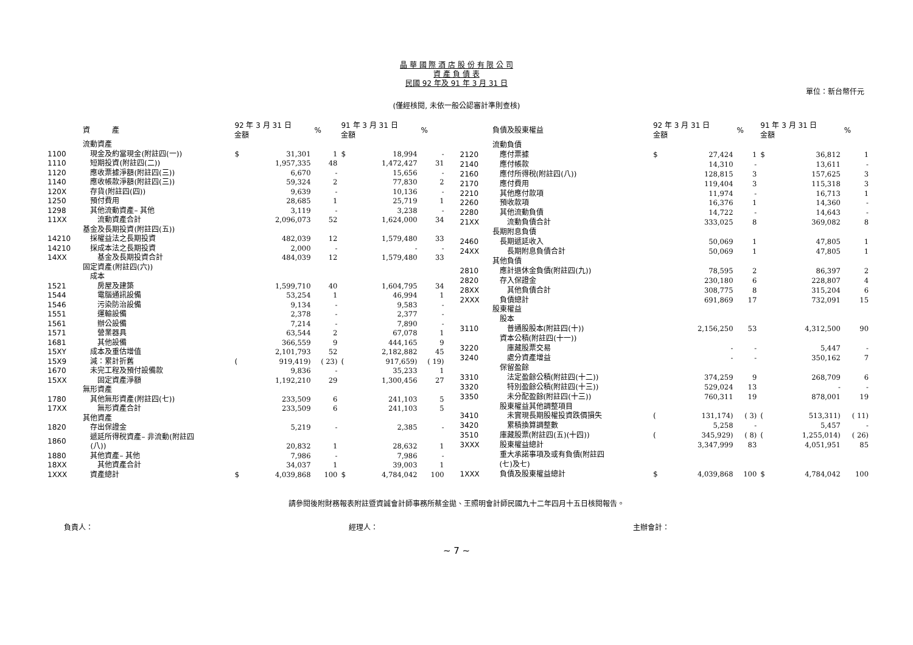晶 華 國 際 酒 店 股 份 有 限 公 司
資 產 負 債 表
民國 92 年及 91 年 3 月 31 日
單位：新台幣仟元
(僅經核閱, 未依一般公認審計準則查核)
| | 資 產 | 92 年 3 月 31 日 金額 | | % | 91 年 3 月 31 日 金額 | | % |
| --- | --- | --- | --- | --- | --- | --- | --- |
| | 流動資產 | | | | | | |
| 1100 | 現金及約當現金(附註四(一)) | $ | 31,301 | 1 | $ | 18,994 | - |
| 1110 | 短期投資(附註四(二)) | | 1,957,335 | 48 | | 1,472,427 | 31 |
| 1120 | 應收票據淨額(附註四(三)) | | 6,670 | - | | 15,656 | - |
| 1140 | 應收帳款淨額(附註四(三)) | | 59,324 | 2 | | 77,830 | 2 |
| 120X | 存貨(附註四(四)) | | 9,639 | - | | 10,136 | - |
| 1250 | 預付費用 | | 28,685 | 1 | | 25,719 | 1 |
| 1298 | 其他流動資產– 其他 | | 3,119 | - | | 3,238 | - |
| 11XX | 流動資產合計 | | 2,096,073 | 52 | | 1,624,000 | 34 |
| | 基金及長期投資(附註四(五)) | | | | | | |
| 14210 | 採權益法之長期投資 | | 482,039 | 12 | | 1,579,480 | 33 |
| 14210 | 採成本法之長期投資 | | 2,000 | - | | - | - |
| 14XX | 基金及長期投資合計 | | 484,039 | 12 | | 1,579,480 | 33 |
| | 固定資產(附註四(六)) | | | | | | |
| | 成本 | | | | | | |
| 1521 | 房屋及建築 | | 1,599,710 | 40 | | 1,604,795 | 34 |
| 1544 | 電腦通訊設備 | | 53,254 | 1 | | 46,994 | 1 |
| 1546 | 污染防治設備 | | 9,134 | - | | 9,583 | - |
| 1551 | 運輸設備 | | 2,378 | - | | 2,377 | - |
| 1561 | 辦公設備 | | 7,214 | - | | 7,890 | - |
| 1571 | 營業器具 | | 63,544 | 2 | | 67,078 | 1 |
| 1681 | 其他設備 | | 366,559 | 9 | | 444,165 | 9 |
| 15XY | 成本及重估增值 | | 2,101,793 | 52 | | 2,182,882 | 45 |
| 15X9 | 減：累計折舊 | ( | 919,419) | ( 23) | ( | 917,659) | ( 19) |
| 1670 | 未完工程及預付設備款 | | 9,836 | - | | 35,233 | 1 |
| 15XX | 固定資產淨額 | | 1,192,210 | 29 | | 1,300,456 | 27 |
| | 無形資產 | | | | | | |
| 1780 | 其他無形資產(附註四(七)) | | 233,509 | 6 | | 241,103 | 5 |
| 17XX | 無形資產合計 | | 233,509 | 6 | | 241,103 | 5 |
| | 其他資產 | | | | | | |
| 1820 | 存出保證金 | | 5,219 | - | | 2,385 | - |
| 1860 | 遞延所得稅資產– 非流動(附註四 (八)) | | 20,832 | 1 | | 28,632 | 1 |
| 1880 | 其他資產– 其他 | | 7,986 | - | | 7,986 | - |
| 18XX | 其他資產合計 | | 34,037 | 1 | | 39,003 | 1 |
| 1XXX | 資產總計 | $ | 4,039,868 | 100 | $ | 4,784,042 | 100 |
| | 負債及股東權益 | 92 年 3 月 31 日 金額 | | % | 91 年 3 月 31 日 金額 | | % |
| --- | --- | --- | --- | --- | --- | --- | --- |
| | 流動負債 | | | | | | |
| 2120 | 應付票據 | $ | 27,424 | 1 | $ | 36,812 | 1 |
| 2140 | 應付帳款 | | 14,310 | - | | 13,611 | - |
| 2160 | 應付所得稅(附註四(八)) | | 128,815 | 3 | | 157,625 | 3 |
| 2170 | 應付費用 | | 119,404 | 3 | | 115,318 | 3 |
| 2210 | 其他應付款項 | | 11,974 | - | | 16,713 | 1 |
| 2260 | 預收款項 | | 16,376 | 1 | | 14,360 | - |
| 2280 | 其他流動負債 | | 14,722 | - | | 14,643 | - |
| 21XX | 流動負債合計 | | 333,025 | 8 | | 369,082 | 8 |
| | 長期附息負債 | | | | | | |
| 2460 | 長期遞延收入 | | 50,069 | 1 | | 47,805 | 1 |
| 24XX | 長期附息負債合計 | | 50,069 | 1 | | 47,805 | 1 |
| | 其他負債 | | | | | | |
| 2810 | 應計退休金負債(附註四(九)) | | 78,595 | 2 | | 86,397 | 2 |
| 2820 | 存入保證金 | | 230,180 | 6 | | 228,807 | 4 |
| 28XX | 其他負債合計 | | 308,775 | 8 | | 315,204 | 6 |
| 2XXX | 負債總計 | | 691,869 | 17 | | 732,091 | 15 |
| | 股東權益 | | | | | | |
| | 股本 | | | | | | |
| 3110 | 普通股股本(附註四(十)) | | 2,156,250 | 53 | | 4,312,500 | 90 |
| | 資本公積(附註四(十一)) | | | | | | |
| 3220 | 庫藏股票交易 | | - | - | | 5,447 | - |
| 3240 | 處分資產增益 | | - | - | | 350,162 | 7 |
| | 保留盈餘 | | | | | | |
| 3310 | 法定盈餘公積(附註四(十二)) | | 374,259 | 9 | | 268,709 | 6 |
| 3320 | 特別盈餘公積(附註四(十三)) | | 529,024 | 13 | | - | - |
| 3350 | 未分配盈餘(附註四(十三)) | | 760,311 | 19 | | 878,001 | 19 |
| | 股東權益其他調整項目 | | | | | | |
| 3410 | 未實現長期股權投資跌價損失 | ( | 131,174) | ( 3) | ( | 513,311) | ( 11) |
| 3420 | 累積換算調整數 | | 5,258 | - | | 5,457 | - |
| 3510 | 庫藏股票(附註四(五)(十四)) | ( | 345,929) | ( 8) | ( | 1,255,014) | ( 26) |
| 3XXX | 股東權益總計 | | 3,347,999 | 83 | | 4,051,951 | 85 |
| | 重大承諾事項及或有負債(附註四 (七)及七) | | | | | | |
| 1XXX | 負債及股東權益總計 | $ | 4,039,868 | 100 | $ | 4,784,042 | 100 |
請參閱後附財務報表附註暨資誠會計師事務所蔡金拋、王照明會計師民國九十二年四月十五日核閱報告。
負責人： 經理人： 主辦會計：
~ 7 ~